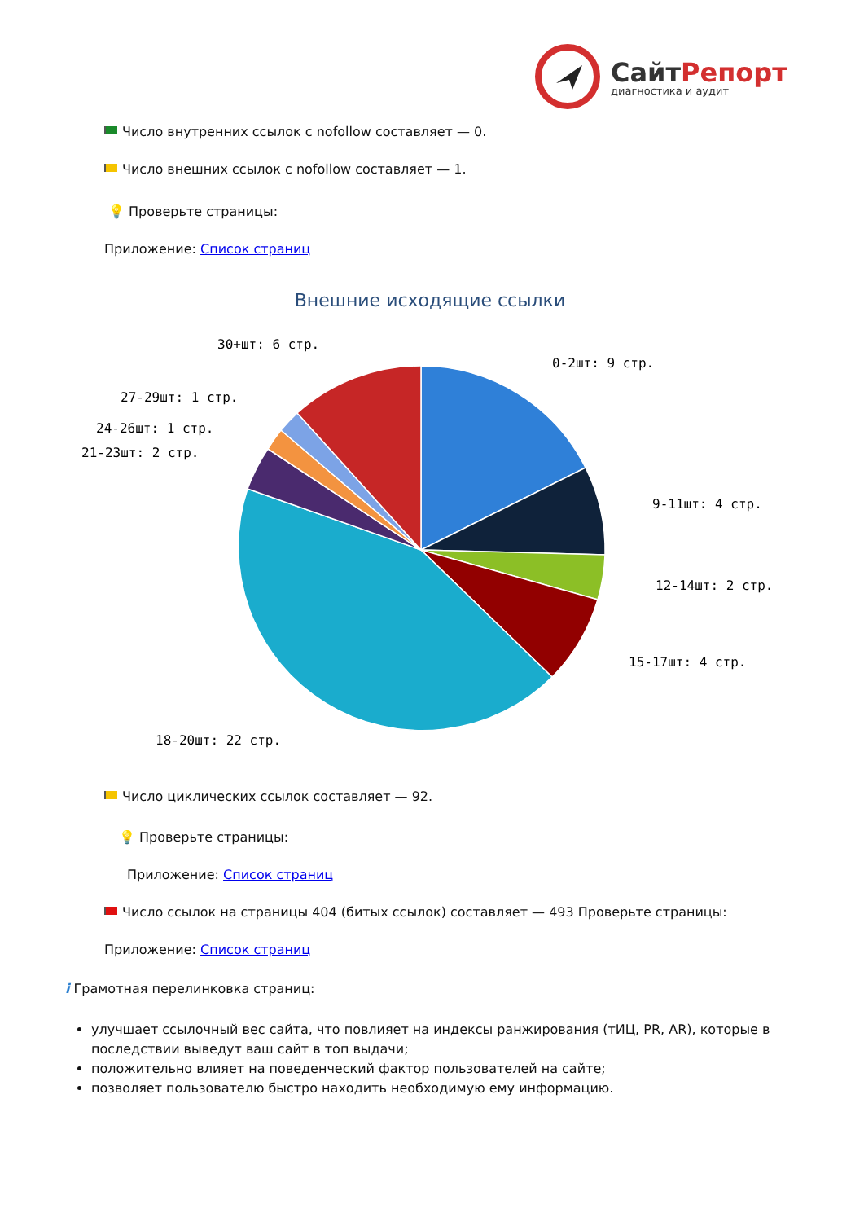СайтРепорт
диагностика и аудит
Число внутренних ссылок с nofollow составляет — 0.
Число внешних ссылок с nofollow составляет — 1.
💡 Проверьте страницы:
Приложение: Список страниц
Внешние исходящие ссылки
0-2шт: 9 стр.
9-11шт: 4 стр.
12-14шт: 2 стр.
15-17шт: 4 стр.
18-20шт: 22 стр.
21-23шт: 2 стр.
24-26шт: 1 стр.
27-29шт: 1 стр.
30+шт: 6 стр.
Число циклических ссылок составляет — 92.
💡 Проверьте страницы:
Приложение: Список страниц
Число ссылок на страницы 404 (битых ссылок) составляет — 493 Проверьте страницы:
Приложение: Список страниц
i Грамотная перелинковка страниц:
улучшает ссылочный вес сайта, что повлияет на индексы ранжирования (тИЦ, PR, AR), которые в последствии выведут ваш сайт в топ выдачи;
положительно влияет на поведенческий фактор пользователей на сайте;
позволяет пользователю быстро находить необходимую ему информацию.